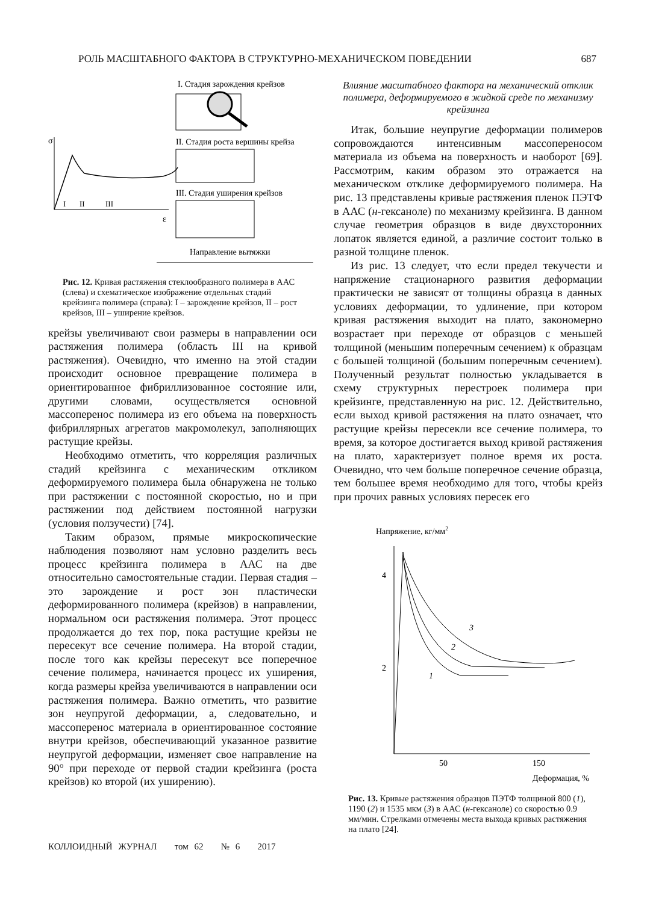РОЛЬ МАСШТАБНОГО ФАКТОРА В СТРУКТУРНО-МЕХАНИЧЕСКОМ ПОВЕДЕНИИ 687
I. Стадия зарождения крейзов
II. Стадия роста вершины крейза
III. Стадия уширения крейзов
σ
ε
I
II
III
Направление вытяжки
Рис. 12. Кривая растяжения стеклообразного полимера в ААС (слева) и схематическое изображение отдельных стадий крейзинга полимера (справа): I – зарождение крейзов, II – рост крейзов, III – уширение крейзов.
крейзы увеличивают свои размеры в направлении оси растяжения полимера (область III на кривой растяжения). Очевидно, что именно на этой стадии происходит основное превращение полимера в ориентированное фибриллизованное состояние или, другими словами, осуществляется основной массоперенос полимера из его объема на поверхность фибриллярных агрегатов макромолекул, заполняющих растущие крейзы.
Необходимо отметить, что корреляция различных стадий крейзинга с механическим откликом деформируемого полимера была обнаружена не только при растяжении с постоянной скоростью, но и при растяжении под действием постоянной нагрузки (условия ползучести) [74].
Таким образом, прямые микроскопические наблюдения позволяют нам условно разделить весь процесс крейзинга полимера в ААС на две относительно самостоятельные стадии. Первая стадия – это зарождение и рост зон пластически деформированного полимера (крейзов) в направлении, нормальном оси растяжения полимера. Этот процесс продолжается до тех пор, пока растущие крейзы не пересекут все сечение полимера. На второй стадии, после того как крейзы пересекут все поперечное сечение полимера, начинается процесс их уширения, когда размеры крейза увеличиваются в направлении оси растяжения полимера. Важно отметить, что развитие зон неупругой деформации, а, следовательно, и массоперенос материала в ориентированное состояние внутри крейзов, обеспечивающий указанное развитие неупругой деформации, изменяет свое направление на 90° при переходе от первой стадии крейзинга (роста крейзов) ко второй (их уширению).
Влияние масштабного фактора на механический отклик полимера, деформируемого в жидкой среде по механизму крейзинга
Итак, большие неупругие деформации полимеров сопровождаются интенсивным массопереносом материала из объема на поверхность и наоборот [69]. Рассмотрим, каким образом это отражается на механическом отклике деформируемого полимера. На рис. 13 представлены кривые растяжения пленок ПЭТФ в ААС (н-гексаноле) по механизму крейзинга. В данном случае геометрия образцов в виде двухсторонних лопаток является единой, а различие состоит только в разной толщине пленок.
Из рис. 13 следует, что если предел текучести и напряжение стационарного развития деформации практически не зависят от толщины образца в данных условиях деформации, то удлинение, при котором кривая растяжения выходит на плато, закономерно возрастает при переходе от образцов с меньшей толщиной (меньшим поперечным сечением) к образцам с большей толщиной (большим поперечным сечением). Полученный результат полностью укладывается в схему структурных перестроек полимера при крейзинге, представленную на рис. 12. Действительно, если выход кривой растяжения на плато означает, что растущие крейзы пересекли все сечение полимера, то время, за которое достигается выход кривой растяжения на плато, характеризует полное время их роста. Очевидно, что чем больше поперечное сечение образца, тем большее время необходимо для того, чтобы крейз при прочих равных условиях пересек его
Напряжение, кг/мм2
4
2
50
150
Деформация, %
1
2
3
Рис. 13. Кривые растяжения образцов ПЭТФ толщиной 800 (1), 1190 (2) и 1535 мкм (3) в ААС (н-гексаноле) со скоростью 0.9 мм/мин. Стрелками отмечены места выхода кривых растяжения на плато [24].
КОЛЛОИДНЫЙ ЖУРНАЛ том 62 № 6 2017